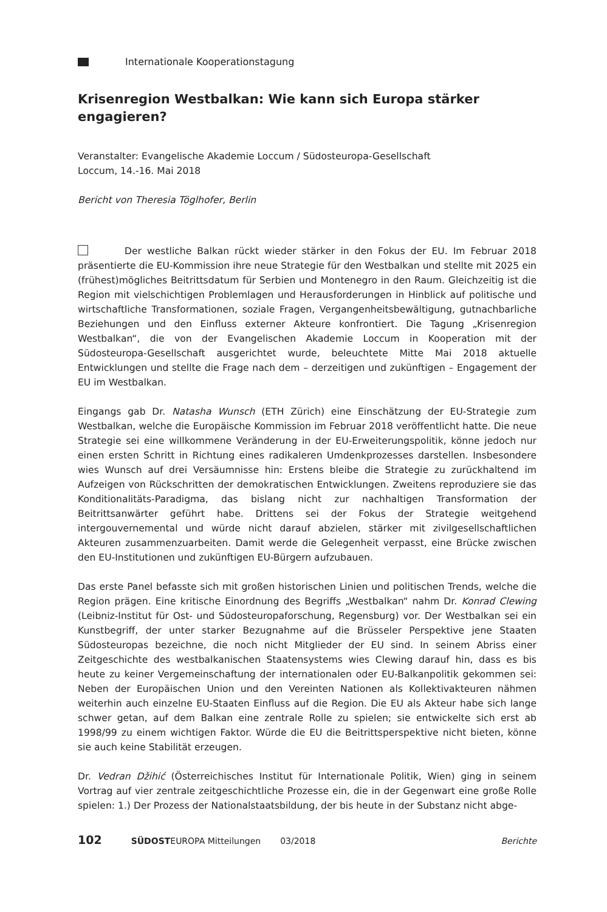Internationale Kooperationstagung
Krisenregion Westbalkan: Wie kann sich Europa stärker engagieren?
Veranstalter: Evangelische Akademie Loccum / Südosteuropa-Gesellschaft
Loccum, 14.-16. Mai 2018
Bericht von Theresia Töglhofer, Berlin
Der westliche Balkan rückt wieder stärker in den Fokus der EU. Im Februar 2018 präsentierte die EU-Kommission ihre neue Strategie für den Westbalkan und stellte mit 2025 ein (frühest)mögliches Beitrittsdatum für Serbien und Montenegro in den Raum. Gleichzeitig ist die Region mit vielschichtigen Problemlagen und Herausforderungen in Hinblick auf politische und wirtschaftliche Transformationen, soziale Fragen, Vergangenheitsbewältigung, gutnachbarliche Beziehungen und den Einfluss externer Akteure konfrontiert. Die Tagung „Krisenregion Westbalkan“, die von der Evangelischen Akademie Loccum in Kooperation mit der Südosteuropa-Gesellschaft ausgerichtet wurde, beleuchtete Mitte Mai 2018 aktuelle Entwicklungen und stellte die Frage nach dem – derzeitigen und zukünftigen – Engagement der EU im Westbalkan.
Eingangs gab Dr. Natasha Wunsch (ETH Zürich) eine Einschätzung der EU-Strategie zum Westbalkan, welche die Europäische Kommission im Februar 2018 veröffentlicht hatte. Die neue Strategie sei eine willkommene Veränderung in der EU-Erweiterungspolitik, könne jedoch nur einen ersten Schritt in Richtung eines radikaleren Umdenkprozesses darstellen. Insbesondere wies Wunsch auf drei Versäumnisse hin: Erstens bleibe die Strategie zu zurückhaltend im Aufzeigen von Rückschritten der demokratischen Entwicklungen. Zweitens reproduziere sie das Konditionalitäts-Paradigma, das bislang nicht zur nachhaltigen Transformation der Beitrittsanwärter geführt habe. Drittens sei der Fokus der Strategie weitgehend intergouvernemental und würde nicht darauf abzielen, stärker mit zivilgesellschaftlichen Akteuren zusammenzuarbeiten. Damit werde die Gelegenheit verpasst, eine Brücke zwischen den EU-Institutionen und zukünftigen EU-Bürgern aufzubauen.
Das erste Panel befasste sich mit großen historischen Linien und politischen Trends, welche die Region prägen. Eine kritische Einordnung des Begriffs „Westbalkan“ nahm Dr. Konrad Clewing (Leibniz-Institut für Ost- und Südosteuropaforschung, Regensburg) vor. Der Westbalkan sei ein Kunstbegriff, der unter starker Bezugnahme auf die Brüsseler Perspektive jene Staaten Südosteuropas bezeichne, die noch nicht Mitglieder der EU sind. In seinem Abriss einer Zeitgeschichte des westbalkanischen Staatensystems wies Clewing darauf hin, dass es bis heute zu keiner Vergemeinschaftung der internationalen oder EU-Balkanpolitik gekommen sei: Neben der Europäischen Union und den Vereinten Nationen als Kollektivakteuren nähmen weiterhin auch einzelne EU-Staaten Einfluss auf die Region. Die EU als Akteur habe sich lange schwer getan, auf dem Balkan eine zentrale Rolle zu spielen; sie entwickelte sich erst ab 1998/99 zu einem wichtigen Faktor. Würde die EU die Beitrittsperspektive nicht bieten, könne sie auch keine Stabilität erzeugen.
Dr. Vedran Džihić (Österreichisches Institut für Internationale Politik, Wien) ging in seinem Vortrag auf vier zentrale zeitgeschichtliche Prozesse ein, die in der Gegenwart eine große Rolle spielen: 1.) Der Prozess der Nationalstaatsbildung, der bis heute in der Substanz nicht abge-
102 SÜDOSTEUROPA Mitteilungen 03/2018 Berichte